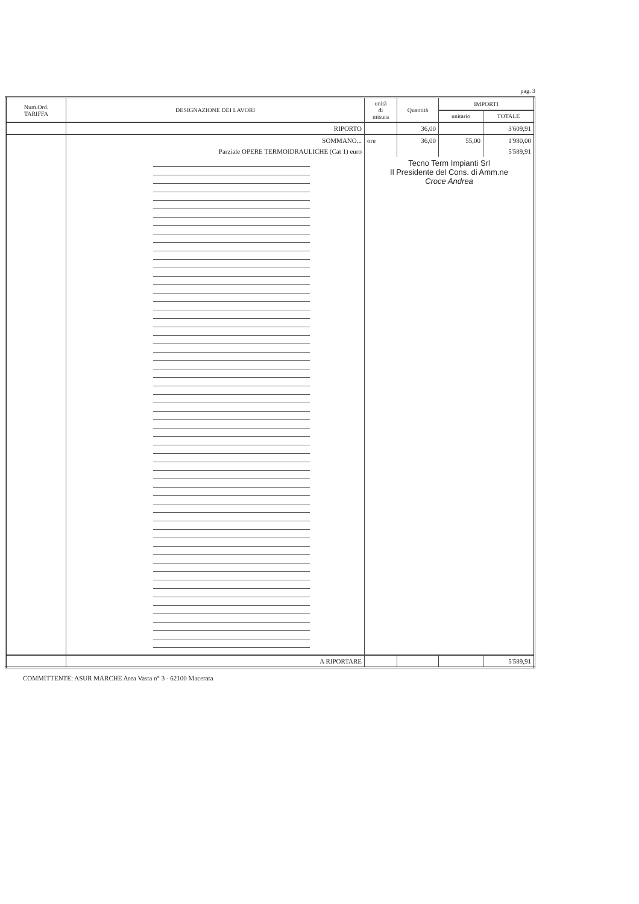pag. 3
| Num.Ord. TARIFFA | DESIGNAZIONE DEI LAVORI | unità di misura | Quantità | IMPORTI | |
| --- | --- | --- | --- | --- | --- |
| | | | | unitario | TOTALE |
| | RIPORTO | | 36,00 | | 3'609,91 |
| | SOMMANO... | ore | 36,00 | 55,00 | 1'980,00 |
| | Parziale OPERE TERMOIDRAULICHE (Cat 1) euro | | | | 5'589,91 |
| | | Tecno Term Impianti Srl Il Presidente del Cons. di Amm.ne Croce Andrea | | | |
| | A RIPORTARE | | | | 5'589,91 |
COMMITTENTE: ASUR MARCHE Area Vasta n° 3 - 62100 Macerata